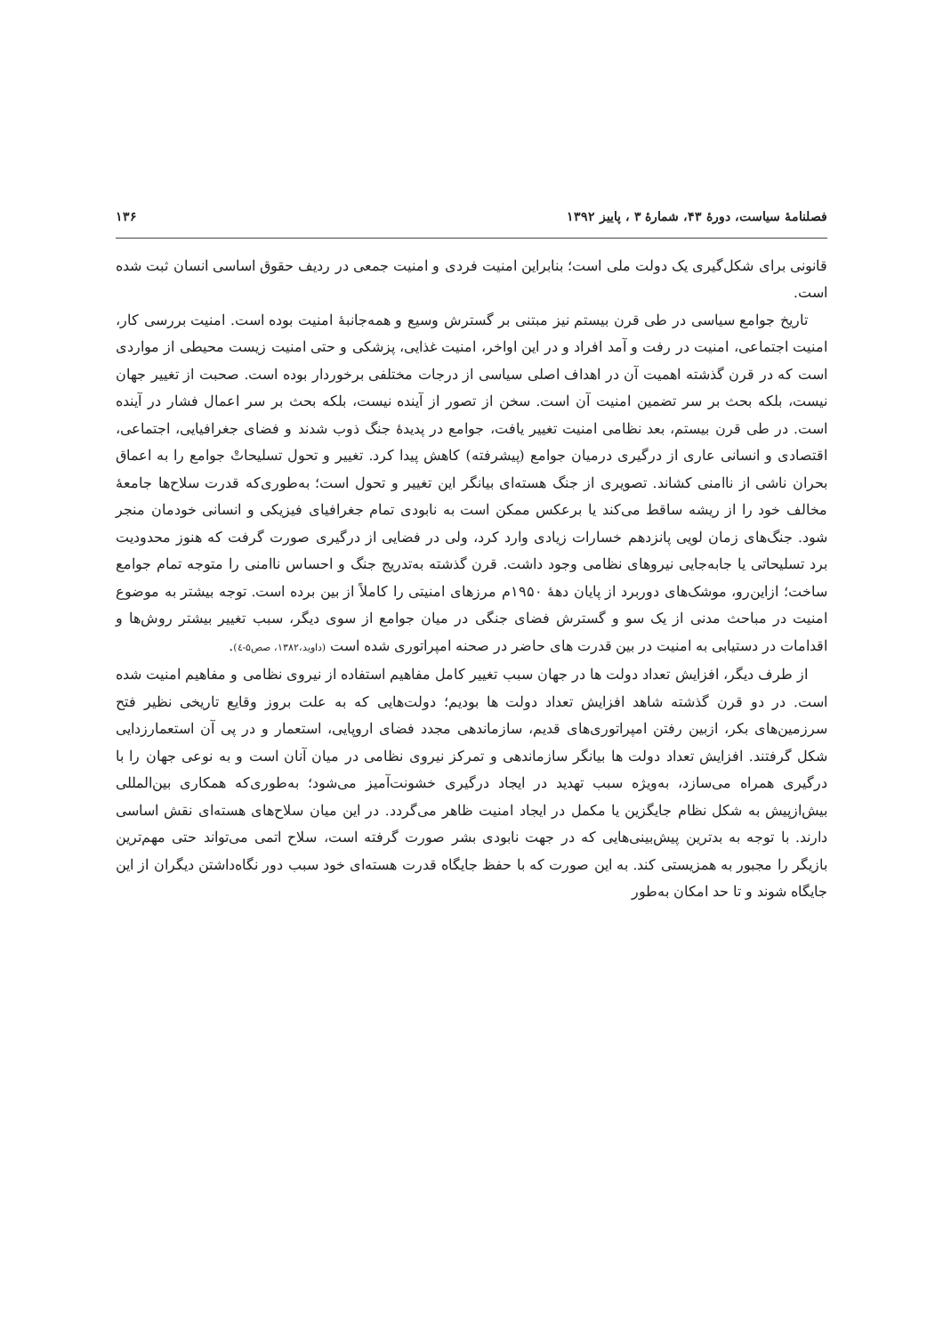فصلنامهٔ سیاست، دورهٔ ۴۳، شمارهٔ ۳ ، پاییز ۱۳۹۲ ۱۳۶
قانونی برای شکل‌گیری یک دولت ملی است؛ بنابراین امنیت فردی و امنیت جمعی در ردیف حقوق اساسی انسان ثبت شده است.
تاریخ جوامع سیاسی در طی قرن بیستم نیز مبتنی بر گسترش وسیع و همه‌جانبهٔ امنیت بوده است. امنیت بررسی کار، امنیت اجتماعی، امنیت در رفت و آمد افراد و در این اواخر، امنیت غذایی، پزشکی و حتی امنیت زیست محیطی از مواردی است که در قرن گذشته اهمیت آن در اهداف اصلی سیاسی از درجات مختلفی برخوردار بوده است. صحبت از تغییر جهان نیست، بلکه بحث بر سر تضمین امنیت آن است. سخن از تصور از آینده نیست، بلکه بحث بر سر اعمال فشار در آینده است. در طی قرن بیستم، بعد نظامی امنیت تغییر یافت، جوامع در پدیدهٔ جنگ ذوب شدند و فضای جغرافیایی، اجتماعی، اقتصادی و انسانی عاری از درگیری درمیان جوامع (پیشرفته) کاهش پیدا کرد. تغییر و تحول تسلیحاتْ جوامع را به اعماق بحران ناشی از ناامنی کشاند. تصویری از جنگ هسته‌ای بیانگر این تغییر و تحول است؛ به‌طوری‌که قدرت سلاح‌ها جامعهٔ مخالف خود را از ریشه ساقط می‌کند یا برعکس ممکن است به نابودی تمام جغرافیای فیزیکی و انسانی خودمان منجر شود. جنگ‌های زمان لویی پانزدهم خسارات زیادی وارد کرد، ولی در فضایی از درگیری صورت گرفت که هنوز محدودیت برد تسلیحاتی یا جابه‌جایی نیروهای نظامی وجود داشت. قرن گذشته به‌تدریج جنگ و احساس ناامنی را متوجه تمام جوامع ساخت؛ ازاین‌رو، موشک‌های دوربرد از پایان دههٔ ۱۹۵۰م مرزهای امنیتی را کاملاً از بین برده است. توجه بیشتر به موضوع امنیت در مباحث مدنی از یک سو و گسترش فضای جنگی در میان جوامع از سوی دیگر، سبب تغییر بیشتر روش‌ها و اقدامات در دستیابی به امنیت در بین قدرت های حاضر در صحنه امپراتوری شده است (داوید،۱۳۸۲، صص۵-٤).
از طرف دیگر، افزایش تعداد دولت ها در جهان سبب تغییر کامل مفاهیم استفاده از نیروی نظامی و مفاهیم امنیت شده است. در دو قرن گذشته شاهد افزایش تعداد دولت ها بودیم؛ دولت‌هایی که به علت بروز وقایع تاریخی نظیر فتح سرزمین‌های بکر، ازبین رفتن امپراتوری‌های قدیم، سازماندهی مجدد فضای اروپایی، استعمار و در پی آن استعمارزدایی شکل گرفتند. افزایش تعداد دولت ها بیانگر سازماندهی و تمرکز نیروی نظامی در میان آنان است و به نوعی جهان را با درگیری همراه می‌سازد، به‌ویژه سبب تهدید در ایجاد درگیری خشونت‌آمیز می‌شود؛ به‌طوری‌که همکاری بین‌المللی بیش‌ازپیش به شکل نظام جایگزین یا مکمل در ایجاد امنیت ظاهر می‌گردد. در این میان سلاح‌های هسته‌ای نقش اساسی دارند. با توجه به بدترین پیش‌بینی‌هایی که در جهت نابودی بشر صورت گرفته است، سلاح اتمی می‌تواند حتی مهم‌ترین بازیگر را مجبور به همزیستی کند. به این صورت که با حفظ جایگاه قدرت هسته‌ای خود سبب دور نگاه‌داشتن دیگران از این جایگاه شوند و تا حد امکان به‌طور